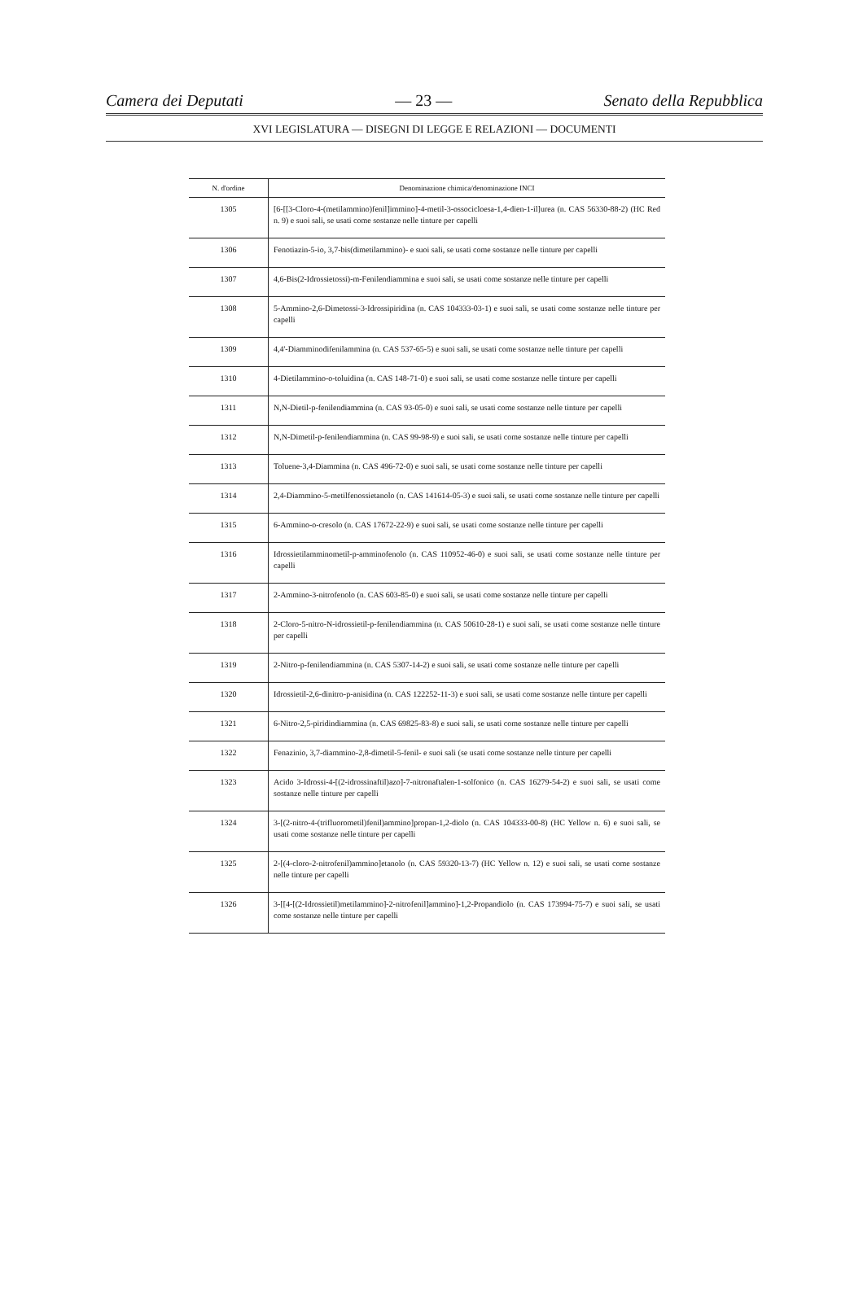Camera dei Deputati — 23 — Senato della Repubblica
XVI LEGISLATURA — DISEGNI DI LEGGE E RELAZIONI — DOCUMENTI
| N. d'ordine | Denominazione chimica/denominazione INCI |
| --- | --- |
| 1305 | [6-[[3-Cloro-4-(metilammino)fenil]immino]-4-metil-3-ossocicloesa-1,4-dien-1-il]urea (n. CAS 56330-88-2) (HC Red n. 9) e suoi sali, se usati come sostanze nelle tinture per capelli |
| 1306 | Fenotiazin-5-io, 3,7-bis(dimetilammino)- e suoi sali, se usati come sostanze nelle tinture per capelli |
| 1307 | 4,6-Bis(2-Idrossietossi)-m-Fenilendiammina e suoi sali, se usati come sostanze nelle tinture per capelli |
| 1308 | 5-Ammino-2,6-Dimetossi-3-Idrossipiridina (n. CAS 104333-03-1) e suoi sali, se usati come sostanze nelle tinture per capelli |
| 1309 | 4,4'-Diamminodifenilammina (n. CAS 537-65-5) e suoi sali, se usati come sostanze nelle tinture per capelli |
| 1310 | 4-Dietilammino-o-toluidina (n. CAS 148-71-0) e suoi sali, se usati come sostanze nelle tinture per capelli |
| 1311 | N,N-Dietil-p-fenilendiammina (n. CAS 93-05-0) e suoi sali, se usati come sostanze nelle tinture per capelli |
| 1312 | N,N-Dimetil-p-fenilendiammina (n. CAS 99-98-9) e suoi sali, se usati come sostanze nelle tinture per capelli |
| 1313 | Toluene-3,4-Diammina (n. CAS 496-72-0) e suoi sali, se usati come sostanze nelle tinture per capelli |
| 1314 | 2,4-Diammino-5-metilfenossietanolo (n. CAS 141614-05-3) e suoi sali, se usati come sostanze nelle tinture per capelli |
| 1315 | 6-Ammino-o-cresolo (n. CAS 17672-22-9) e suoi sali, se usati come sostanze nelle tinture per capelli |
| 1316 | Idrossietilamminometil-p-amminofenolo (n. CAS 110952-46-0) e suoi sali, se usati come sostanze nelle tinture per capelli |
| 1317 | 2-Ammino-3-nitrofenolo (n. CAS 603-85-0) e suoi sali, se usati come sostanze nelle tinture per capelli |
| 1318 | 2-Cloro-5-nitro-N-idrossietil-p-fenilendiammina (n. CAS 50610-28-1) e suoi sali, se usati come sostanze nelle tinture per capelli |
| 1319 | 2-Nitro-p-fenilendiammina (n. CAS 5307-14-2) e suoi sali, se usati come sostanze nelle tinture per capelli |
| 1320 | Idrossietil-2,6-dinitro-p-anisidina (n. CAS 122252-11-3) e suoi sali, se usati come sostanze nelle tinture per capelli |
| 1321 | 6-Nitro-2,5-piridindiammina (n. CAS 69825-83-8) e suoi sali, se usati come sostanze nelle tinture per capelli |
| 1322 | Fenazinio, 3,7-diammino-2,8-dimetil-5-fenil- e suoi sali (se usati come sostanze nelle tinture per capelli |
| 1323 | Acido 3-Idrossi-4-[(2-idrossinaftil)azo]-7-nitronaftalen-1-solfonico (n. CAS 16279-54-2) e suoi sali, se usati come sostanze nelle tinture per capelli |
| 1324 | 3-[(2-nitro-4-(trifluorometil)fenil)ammino]propan-1,2-diolo (n. CAS 104333-00-8) (HC Yellow n. 6) e suoi sali, se usati come sostanze nelle tinture per capelli |
| 1325 | 2-[(4-cloro-2-nitrofenil)ammino]etanolo (n. CAS 59320-13-7) (HC Yellow n. 12) e suoi sali, se usati come sostanze nelle tinture per capelli |
| 1326 | 3-[[4-[(2-Idrossietil)metilammino]-2-nitrofenil]ammino]-1,2-Propandiolo (n. CAS 173994-75-7) e suoi sali, se usati come sostanze nelle tinture per capelli |